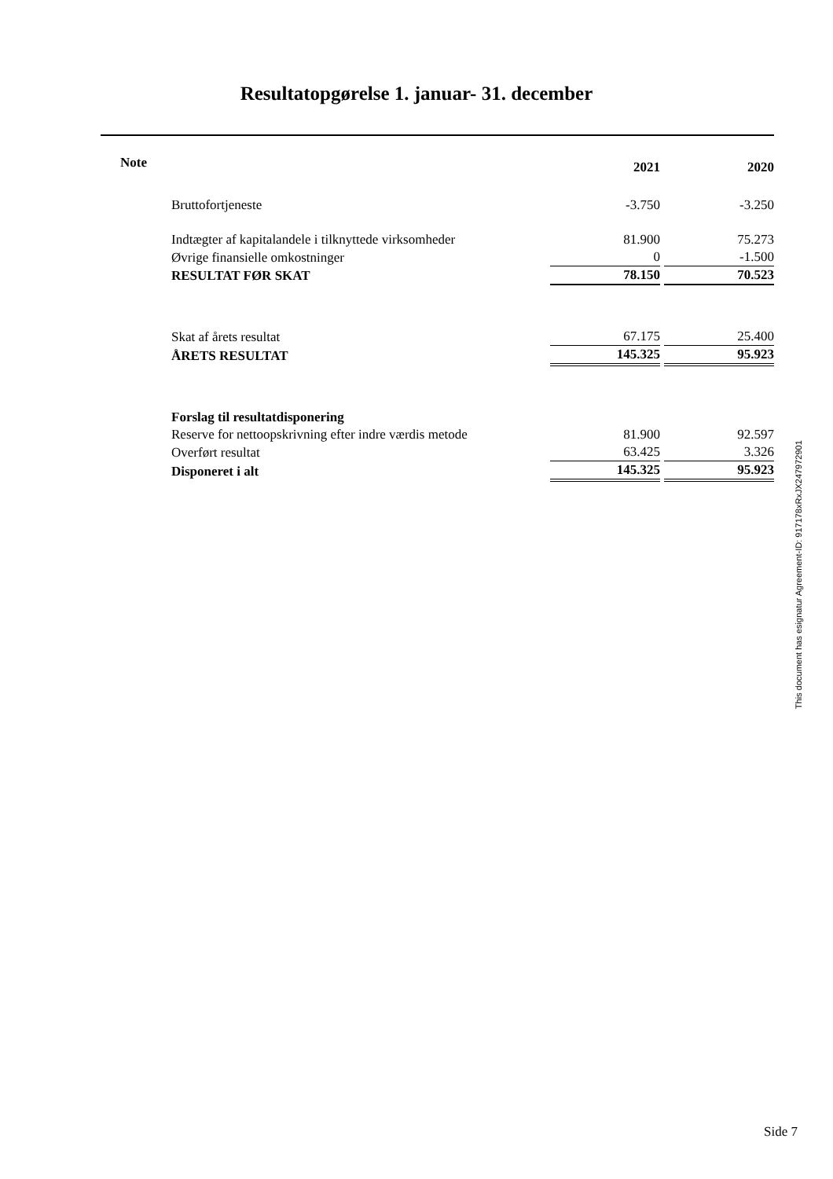Resultatopgørelse 1. januar- 31. december
| Note | | 2021 | 2020 |
| --- | --- | --- | --- |
| | Bruttofortjeneste | -3.750 | -3.250 |
| | Indtægter af kapitalandele i tilknyttede virksomheder | 81.900 | 75.273 |
| | Øvrige finansielle omkostninger | 0 | -1.500 |
| | RESULTAT FØR SKAT | 78.150 | 70.523 |
| | Skat af årets resultat | 67.175 | 25.400 |
| | ÅRETS RESULTAT | 145.325 | 95.923 |
| | Forslag til resultatdisponering | | |
| | Reserve for nettoopskrivning efter indre værdis metode | 81.900 | 92.597 |
| | Overført resultat | 63.425 | 3.326 |
| | Disponeret i alt | 145.325 | 95.923 |
This document has esignatur Agreement-ID: 917178xRxJX247972901
Side 7